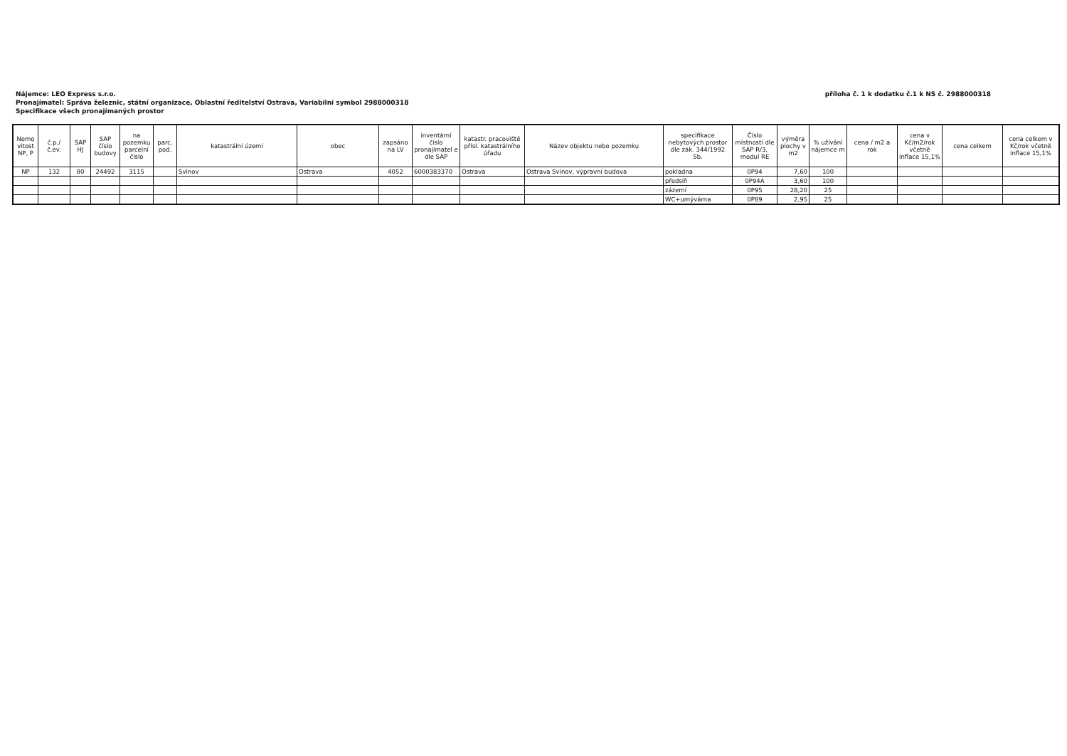příloha č. 1 k dodatku č.1 k NS č. 2988000318
Nájemce: LEO Express s.r.o.
Pronajímatel: Správa železnic, státní organizace, Oblastní ředitelství Ostrava, Variabilní symbol 2988000318
Specifikace všech pronajímaných prostor
| Nemo vitost NP, P | č.p./ č.ev. | SAP HJ | SAP číslo budovy | na pozemku parcelní číslo | parc. pod. | katastrální území | obec | zapsáno na LV | inventární číslo pronajímatel e dle SAP | katastr. pracoviště přísl. katastrálního úřadu | Název objektu nebo pozemku | specifikace nebytových prostor dle zák. 344/1992 Sb. | Číslo místnosti dle SAP R/3, modul RE | výměra plochy v m2 | % užívání nájemce m | cena / m2 a rok | cena v Kč/m2/rok včetně inflace 15,1% | cena celkem | cena celkem v Kč/rok včetně inflace 15,1% |
| --- | --- | --- | --- | --- | --- | --- | --- | --- | --- | --- | --- | --- | --- | --- | --- | --- | --- | --- | --- |
| NP | 132 | 80 | 24492 | 3115 | | Svinov | Ostrava | 4052 | 6000383370 | Ostrava | Ostrava Svinov, výpravní budova | pokladna | 0P94 | 7,60 | 100 | | | | |
| | | | | | | | | | | | | předsíň | 0P94A | 3,60 | 100 | | | | |
| | | | | | | | | | | | | zázemí | 0P95 | 28,20 | 25 | | | | |
| | | | | | | | | | | | | WC+umývárna | 0P89 | 2,95 | 25 | | | | |